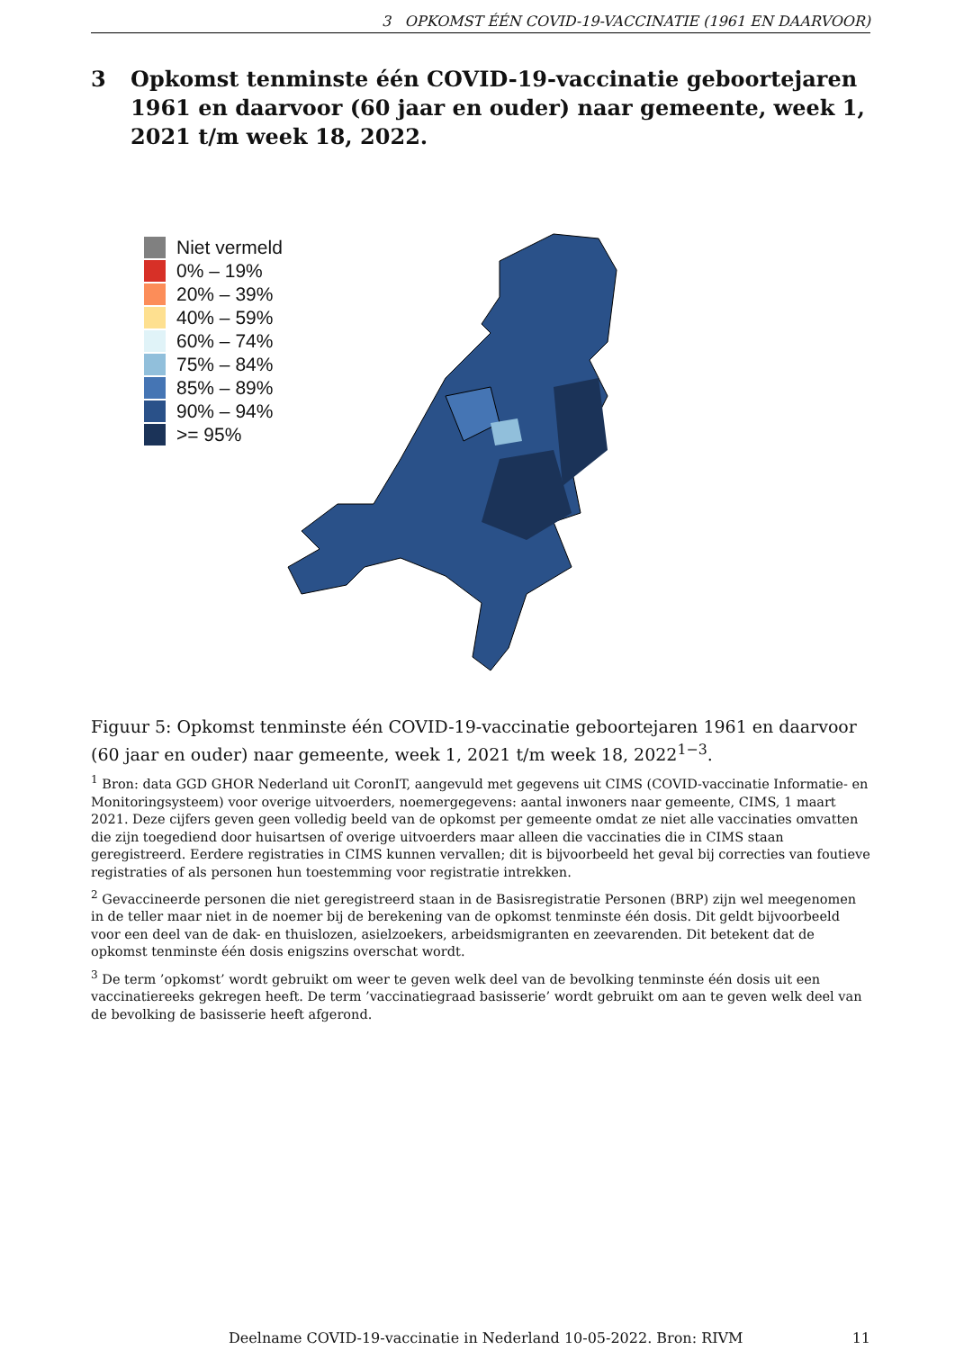3 OPKOMST ÉÉN COVID-19-VACCINATIE (1961 EN DAARVOOR)
3 Opkomst tenminste één COVID-19-vaccinatie geboortejaren 1961 en daarvoor (60 jaar en ouder) naar gemeente, week 1, 2021 t/m week 18, 2022.
Niet vermeld
0% – 19%
20% – 39%
40% – 59%
60% – 74%
75% – 84%
85% – 89%
90% – 94%
>= 95%
Figuur 5: Opkomst tenminste één COVID-19-vaccinatie geboortejaren 1961 en daarvoor (60 jaar en ouder) naar gemeente, week 1, 2021 t/m week 18, 2022<sup>1−3</sup>.
<sup>1</sup> Bron: data GGD GHOR Nederland uit CoronIT, aangevuld met gegevens uit CIMS (COVID-vaccinatie Informatie- en Monitoringsysteem) voor overige uitvoerders, noemergegevens: aantal inwoners naar gemeente, CIMS, 1 maart 2021. Deze cijfers geven geen volledig beeld van de opkomst per gemeente omdat ze niet alle vaccinaties omvatten die zijn toegediend door huisartsen of overige uitvoerders maar alleen die vaccinaties die in CIMS staan geregistreerd. Eerdere registraties in CIMS kunnen vervallen; dit is bijvoorbeeld het geval bij correcties van foutieve registraties of als personen hun toestemming voor registratie intrekken.
<sup>2</sup> Gevaccineerde personen die niet geregistreerd staan in de Basisregistratie Personen (BRP) zijn wel meegenomen in de teller maar niet in de noemer bij de berekening van de opkomst tenminste één dosis. Dit geldt bijvoorbeeld voor een deel van de dak- en thuislozen, asielzoekers, arbeidsmigranten en zeevarenden. Dit betekent dat de opkomst tenminste één dosis enigszins overschat wordt.
<sup>3</sup> De term ’opkomst’ wordt gebruikt om weer te geven welk deel van de bevolking tenminste één dosis uit een vaccinatiereeks gekregen heeft. De term ’vaccinatiegraad basisserie’ wordt gebruikt om aan te geven welk deel van de bevolking de basisserie heeft afgerond.
Deelname COVID-19-vaccinatie in Nederland 10-05-2022. Bron: RIVM 11